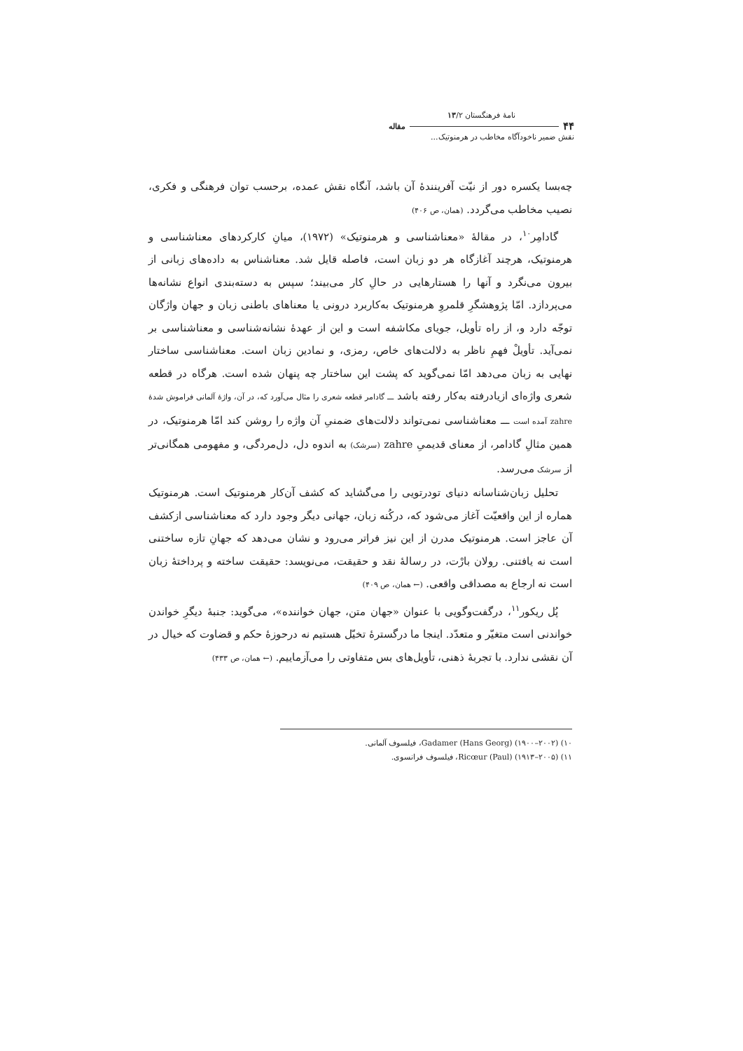نامهٔ فرهنگستان ۱۳/۲
۴۴ مقاله
نقش ضمیر ناخودآگاه مخاطب در هرمنوتیک...
چه‌بسا یکسره دور از نیّت آفرینندهٔ آن باشد، آنگاه نقش عمده، برحسب توان فرهنگی و فکری، نصیب مخاطب می‌گردد. (همان، ص ۴۰۶)
گادامِر<sup>۱۰</sup>، در مقالهٔ «معناشناسی و هرمنوتیک» (۱۹۷۲)، میانِ کارکردهای معناشناسی و هرمنوتیک، هرچند آغازگاه هر دو زبان است، فاصله قایل شد. معناشناس به داده‌های زبانی از بیرون می‌نگرد و آنها را هستارهایی در حالِ کار می‌بیند؛ سپس به دسته‌بندی انواع نشانه‌ها می‌پردازد. امّا پژوهشگرِ قلمروِ هرمنوتیک به‌کاربرد درونی یا معناهای باطنی زبان و جهان واژگان توجّه دارد و، از راه تأویل، جویای مکاشفه است و این از عهدهٔ نشانه‌شناسی و معناشناسی بر نمی‌آید. تأویلْ فهمِ ناظر به دلالت‌های خاص، رمزی، و نمادین زبان است. معناشناسی ساختار نهایی به زبان می‌دهد امّا نمی‌گوید که پشت این ساختار چه پنهان شده است. هرگاه در قطعه شعری واژه‌ای ازیادرفته به‌کار رفته باشد ـــ گادامر قطعه شعری را مثال می‌آورد که، در آن، واژهٔ آلمانی فراموش شدهٔ zahre آمده است ـــ معناشناسی نمی‌تواند دلالت‌های ضمنیِ آن واژه را روشن کند امّا هرمنوتیک، در همین مثالِ گادامر، از معنای قدیمیِ zahre (سرشک) به اندوه دل، دل‌مردگی، و مفهومی همگانی‌تر از سرشک می‌رسد.
تحلیل زبان‌شناسانه دنیای تودرتویی را می‌گشاید که کشف آن‌کار هرمنوتیک است. هرمنوتیک هماره از این واقعیّت آغاز می‌شود که، درکُنه زبان، جهانی دیگر وجود دارد که معناشناسی ازکشف آن عاجز است. هرمنوتیک مدرن از این نیز فراتر می‌رود و نشان می‌دهد که جهانِ تازه ساختنی است نه یافتنی. رولان بارْت، در رسالهٔ نقد و حقیقت، می‌نویسد: حقیقت ساخته و پرداختهٔ زبان است نه ارجاع به مصداقی واقعی. (← همان، ص ۴۰۹)
پُل ریکور<sup>۱۱</sup>، درگفت‌وگویی با عنوان «جهان متن، جهان خواننده»، می‌گوید: جنبهٔ دیگرِ خواندن خواندنی است متغیّر و متعدّد. اینجا ما درگسترهٔ تخیّل هستیم نه درحوزهٔ حکم و قضاوت که خیال در آن نقشی ندارد. با تجربهٔ ذهنی، تأویل‌های بس متفاوتی را می‌آزماییم. (← همان، ص ۴۳۳)
۱۰) Gadamer (Hans Georg) (۱۹۰۰–۲۰۰۲)، فیلسوف آلمانی.
۱۱) Ricœur (Paul) (۱۹۱۳–۲۰۰۵)، فیلسوف فرانسوی.